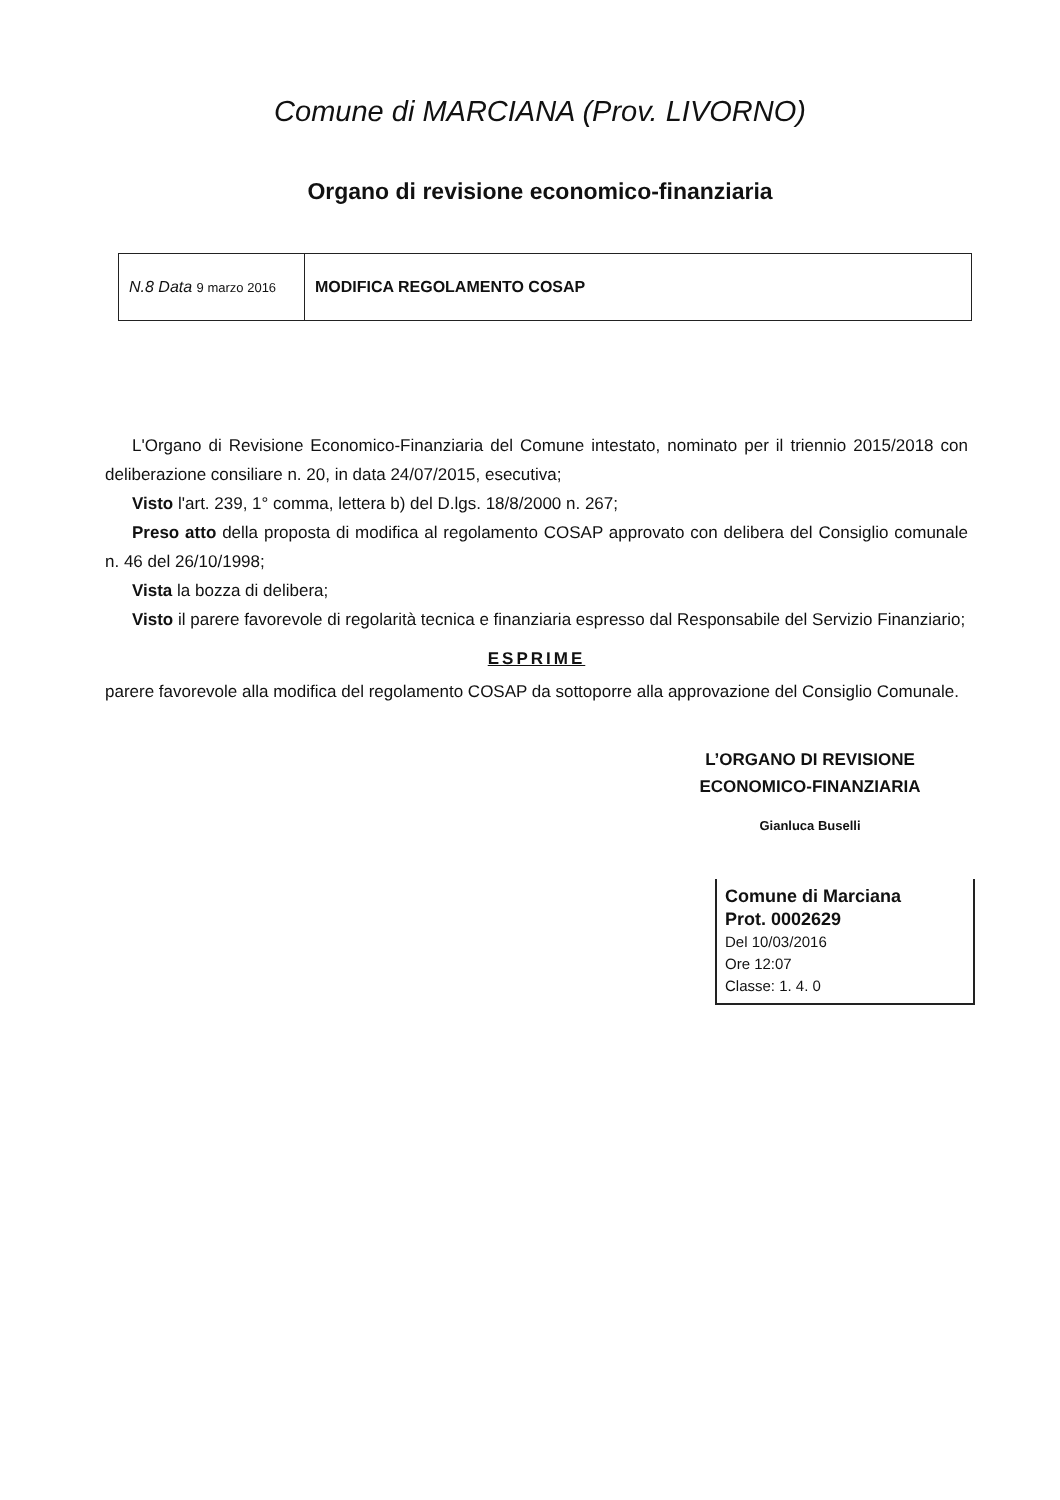Comune di MARCIANA (Prov. LIVORNO)
Organo di revisione economico-finanziaria
| N.8 Data 9 marzo 2016 | MODIFICA REGOLAMENTO COSAP |
L'Organo di Revisione Economico-Finanziaria del Comune intestato, nominato per il triennio 2015/2018 con deliberazione consiliare n. 20, in data 24/07/2015, esecutiva;
Visto l'art. 239, 1° comma, lettera b) del D.lgs. 18/8/2000 n. 267;
Preso atto della proposta di modifica al regolamento COSAP approvato con delibera del Consiglio comunale n. 46 del 26/10/1998;
Vista la bozza di delibera;
Visto il parere favorevole di regolarità tecnica e finanziaria espresso dal Responsabile del Servizio Finanziario;
ESPRIME
parere favorevole alla modifica del regolamento COSAP da sottoporre alla approvazione del Consiglio Comunale.
L’ORGANO DI REVISIONE ECONOMICO-FINANZIARIA
Gianluca Buselli
Comune di Marciana
Prot. 0002629
Del 10/03/2016
Ore 12:07
Classe: 1. 4. 0